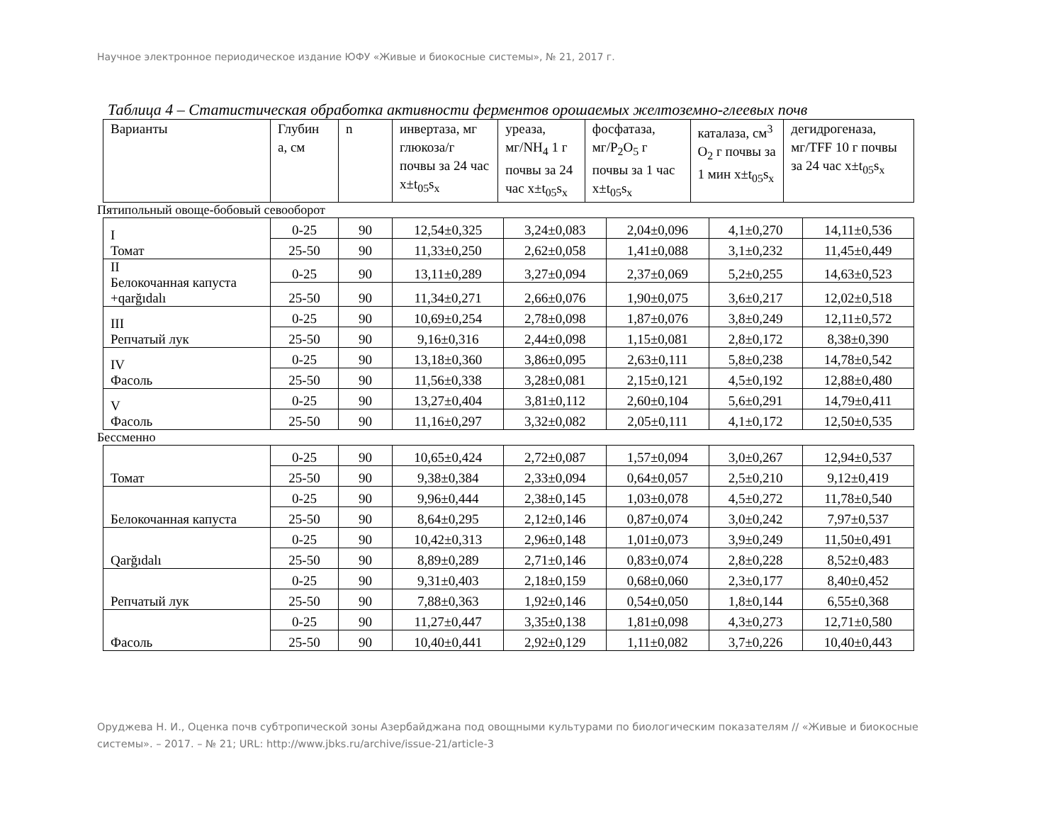Научное электронное периодическое издание ЮФУ «Живые и биокосные системы», № 21, 2017 г.
Таблица 4 – Статистическая обработка активности ферментов орошаемых желтоземно-глеевых почв
| Варианты | Глубин а, см | n | инвертаза, мг глюкоза/г почвы за 24 час x±t<sub>05</sub>s<sub>x</sub> | уреаза, мг/NH<sub>4</sub> 1 г почвы за 24 час x±t<sub>05</sub>s<sub>x</sub> | фосфатаза, мг/P<sub>2</sub>O<sub>5</sub> г почвы за 1 час x±t<sub>05</sub>s<sub>x</sub> | каталаза, см<sup>3</sup> O<sub>2</sub> г почвы за 1 мин x±t<sub>05</sub>s<sub>x</sub> | дегидрогеназа, мг/TFF 10 г почвы за 24 час x±t<sub>05</sub>s<sub>x</sub> |
| --- | --- | --- | --- | --- | --- | --- | --- |
Пятипольный овоще-бобовый севооборот
| I Томат | 0-25 | 90 | 12,54±0,325 | 3,24±0,083 | 2,04±0,096 | 4,1±0,270 | 14,11±0,536 |
| | 25-50 | 90 | 11,33±0,250 | 2,62±0,058 | 1,41±0,088 | 3,1±0,232 | 11,45±0,449 |
| II Белокочанная капуста +qarğıdalı | 0-25 | 90 | 13,11±0,289 | 3,27±0,094 | 2,37±0,069 | 5,2±0,255 | 14,63±0,523 |
| | 25-50 | 90 | 11,34±0,271 | 2,66±0,076 | 1,90±0,075 | 3,6±0,217 | 12,02±0,518 |
| III Репчатый лук | 0-25 | 90 | 10,69±0,254 | 2,78±0,098 | 1,87±0,076 | 3,8±0,249 | 12,11±0,572 |
| | 25-50 | 90 | 9,16±0,316 | 2,44±0,098 | 1,15±0,081 | 2,8±0,172 | 8,38±0,390 |
| IV Фасоль | 0-25 | 90 | 13,18±0,360 | 3,86±0,095 | 2,63±0,111 | 5,8±0,238 | 14,78±0,542 |
| | 25-50 | 90 | 11,56±0,338 | 3,28±0,081 | 2,15±0,121 | 4,5±0,192 | 12,88±0,480 |
| V Фасоль | 0-25 | 90 | 13,27±0,404 | 3,81±0,112 | 2,60±0,104 | 5,6±0,291 | 14,79±0,411 |
| | 25-50 | 90 | 11,16±0,297 | 3,32±0,082 | 2,05±0,111 | 4,1±0,172 | 12,50±0,535 |
Бессменно
| Томат | 0-25 | 90 | 10,65±0,424 | 2,72±0,087 | 1,57±0,094 | 3,0±0,267 | 12,94±0,537 |
| | 25-50 | 90 | 9,38±0,384 | 2,33±0,094 | 0,64±0,057 | 2,5±0,210 | 9,12±0,419 |
| Белокочанная капуста | 0-25 | 90 | 9,96±0,444 | 2,38±0,145 | 1,03±0,078 | 4,5±0,272 | 11,78±0,540 |
| | 25-50 | 90 | 8,64±0,295 | 2,12±0,146 | 0,87±0,074 | 3,0±0,242 | 7,97±0,537 |
| Qarğıdalı | 0-25 | 90 | 10,42±0,313 | 2,96±0,148 | 1,01±0,073 | 3,9±0,249 | 11,50±0,491 |
| | 25-50 | 90 | 8,89±0,289 | 2,71±0,146 | 0,83±0,074 | 2,8±0,228 | 8,52±0,483 |
| Репчатый лук | 0-25 | 90 | 9,31±0,403 | 2,18±0,159 | 0,68±0,060 | 2,3±0,177 | 8,40±0,452 |
| | 25-50 | 90 | 7,88±0,363 | 1,92±0,146 | 0,54±0,050 | 1,8±0,144 | 6,55±0,368 |
| Фасоль | 0-25 | 90 | 11,27±0,447 | 3,35±0,138 | 1,81±0,098 | 4,3±0,273 | 12,71±0,580 |
| | 25-50 | 90 | 10,40±0,441 | 2,92±0,129 | 1,11±0,082 | 3,7±0,226 | 10,40±0,443 |
Оруджева Н. И., Оценка почв субтропической зоны Азербайджана под овощными культурами по биологическим показателям // «Живые и биокосные системы». – 2017. – № 21; URL: http://www.jbks.ru/archive/issue-21/article-3